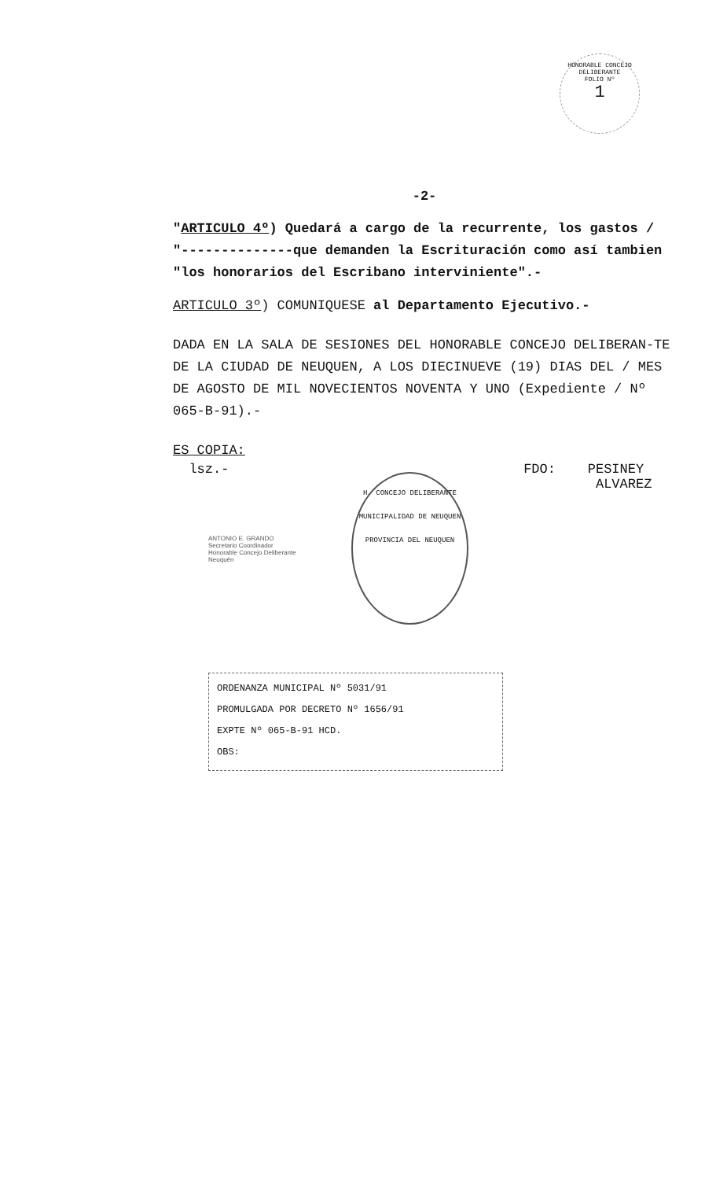HONORABLE CONCEJO DELIBERANTE
FOLIO Nº
1
-2-
"ARTICULO 4º) Quedará a cargo de la recurrente, los gastos / "--------------que demanden la Escrituración como así tambien "los honorarios del Escribano interviniente".-
ARTICULO 3º) COMUNIQUESE al Departamento Ejecutivo.-
DADA EN LA SALA DE SESIONES DEL HONORABLE CONCEJO DELIBERAN-TE DE LA CIUDAD DE NEUQUEN, A LOS DIECINUEVE (19) DIAS DEL / MES DE AGOSTO DE MIL NOVECIENTOS NOVENTA Y UNO (Expediente / Nº 065-B-91).-
ES COPIA:
lsz.- FDO: PESINEY
ALVAREZ
ANTONIO E. GRANDO
Secretario Coordinador
Honorable Concejo Deliberante
Neuquén
H. CONCEJO DELIBERANTE
MUNICIPALIDAD DE NEUQUEN
PROVINCIA DEL NEUQUEN
ORDENANZA MUNICIPAL Nº 5031/91
PROMULGADA POR DECRETO Nº 1656/91
EXPTE Nº 065-B-91 HCD.
OBS: